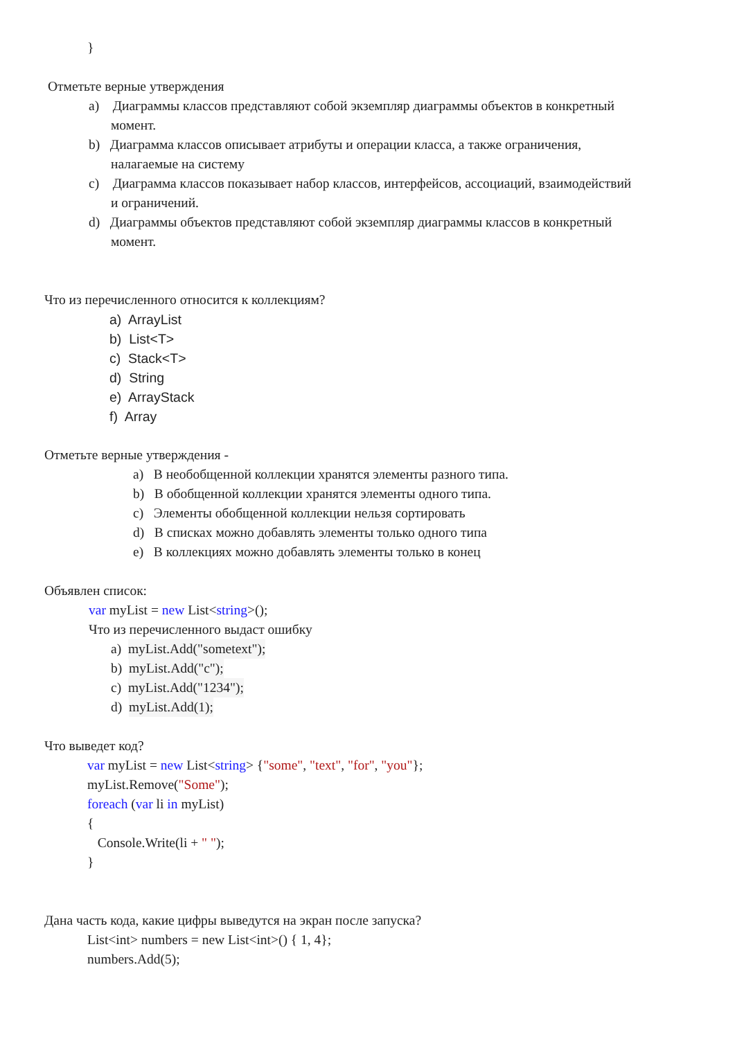}
Отметьте верные утверждения
a) Диаграммы классов представляют собой экземпляр диаграммы объектов в конкретный
момент.
b) Диаграмма классов описывает атрибуты и операции класса, а также ограничения,
налагаемые на систему
c) Диаграмма классов показывает набор классов, интерфейсов, ассоциаций, взаимодействий
и ограничений.
d) Диаграммы объектов представляют собой экземпляр диаграммы классов в конкретный
момент.
Что из перечисленного относится к коллекциям?
a) ArrayList
b) List<T>
c) Stack<T>
d) String
e) ArrayStack
f) Array
Отметьте верные утверждения -
a) В необобщенной коллекции хранятся элементы разного типа.
b) В обобщенной коллекции хранятся элементы одного типа.
c) Элементы обобщенной коллекции нельзя сортировать
d) В списках можно добавлять элементы только одного типа
e) В коллекциях можно добавлять элементы только в конец
Объявлен список:
var myList = new List<string>();
Что из перечисленного выдаст ошибку
a) myList.Add("sometext");
b) myList.Add("c");
c) myList.Add("1234");
d) myList.Add(1);
Что выведет код?
var myList = new List<string> {"some", "text", "for", "you"};
myList.Remove("Some");
foreach (var li in myList)
{
Console.Write(li + " ");
}
Дана часть кода, какие цифры выведутся на экран после запуска?
List<int> numbers = new List<int>() { 1, 4};
numbers.Add(5);